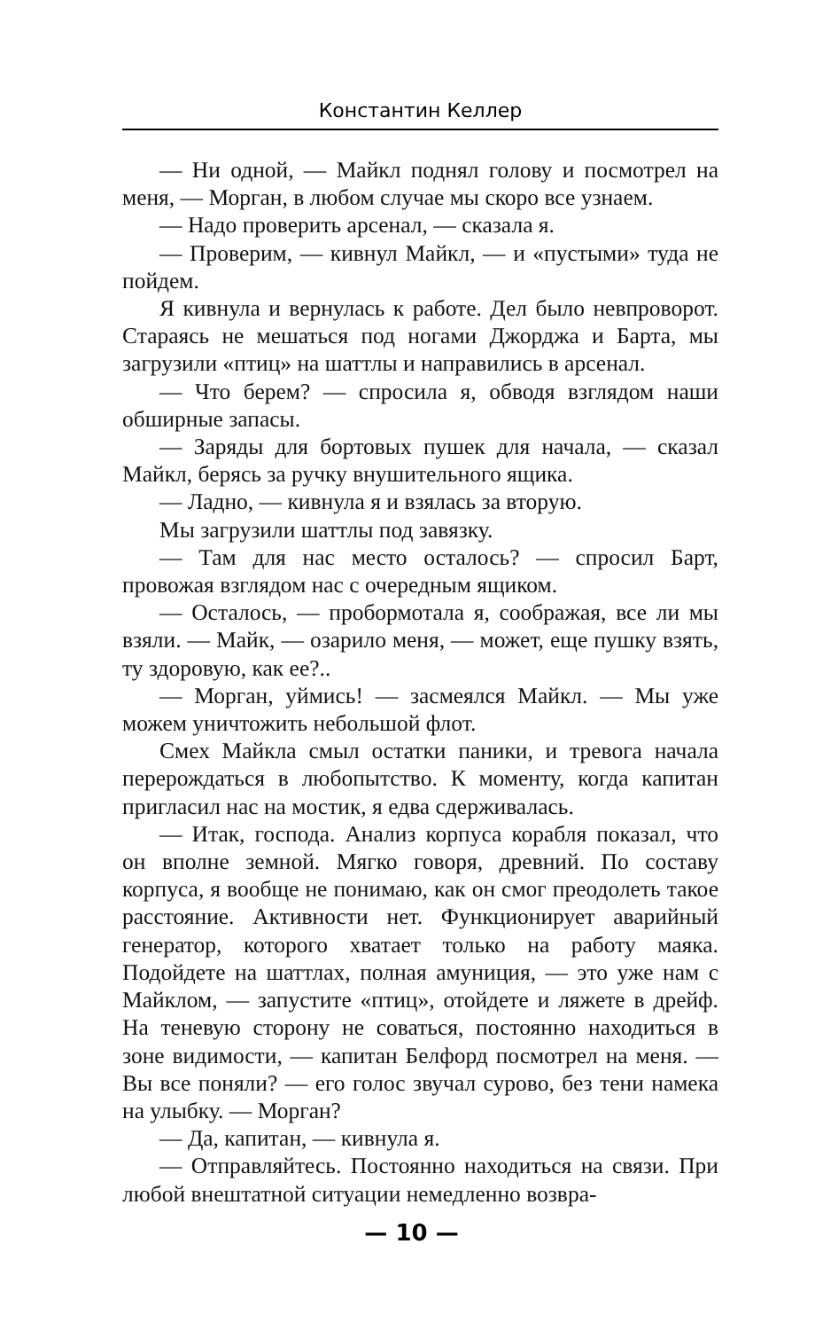Константин Келлер
— Ни одной, — Майкл поднял голову и посмотрел на меня, — Морган, в любом случае мы скоро все узнаем.
— Надо проверить арсенал, — сказала я.
— Проверим, — кивнул Майкл, — и «пустыми» туда не пойдем.
Я кивнула и вернулась к работе. Дел было невпроворот. Стараясь не мешаться под ногами Джорджа и Барта, мы загрузили «птиц» на шаттлы и направились в арсенал.
— Что берем? — спросила я, обводя взглядом наши обширные запасы.
— Заряды для бортовых пушек для начала, — сказал Майкл, берясь за ручку внушительного ящика.
— Ладно, — кивнула я и взялась за вторую.
Мы загрузили шаттлы под завязку.
— Там для нас место осталось? — спросил Барт, провожая взглядом нас с очередным ящиком.
— Осталось, — пробормотала я, соображая, все ли мы взяли. — Майк, — озарило меня, — может, еще пушку взять, ту здоровую, как ее?..
— Морган, уймись! — засмеялся Майкл. — Мы уже можем уничтожить небольшой флот.
Смех Майкла смыл остатки паники, и тревога начала перерождаться в любопытство. К моменту, когда капитан пригласил нас на мостик, я едва сдерживалась.
— Итак, господа. Анализ корпуса корабля показал, что он вполне земной. Мягко говоря, древний. По составу корпуса, я вообще не понимаю, как он смог преодолеть такое расстояние. Активности нет. Функционирует аварийный генератор, которого хватает только на работу маяка. Подойдете на шаттлах, полная амуниция, — это уже нам с Майклом, — запустите «птиц», отойдете и ляжете в дрейф. На теневую сторону не соваться, постоянно находиться в зоне видимости, — капитан Белфорд посмотрел на меня. — Вы все поняли? — его голос звучал сурово, без тени намека на улыбку. — Морган?
— Да, капитан, — кивнула я.
— Отправляйтесь. Постоянно находиться на связи. При любой внештатной ситуации немедленно возвра-
— 10 —